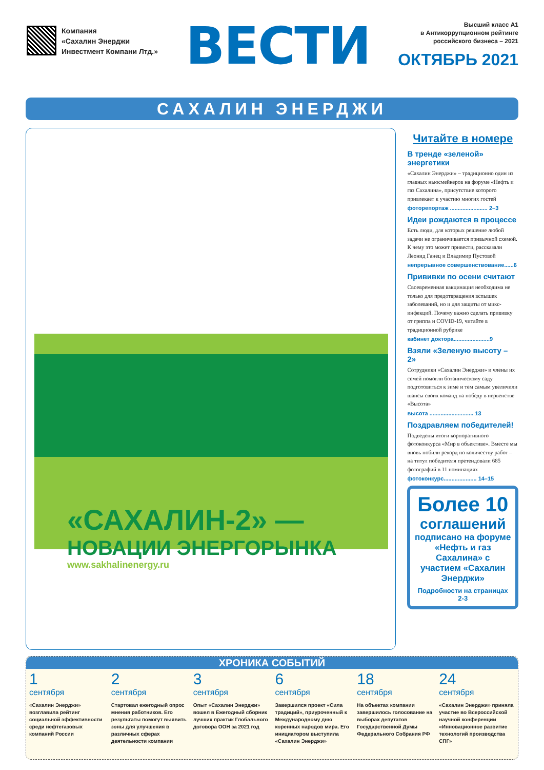Компания
«Сахалин Энерджи
Инвестмент Компани Лтд.»
ВЕСТИ
Высший класс А1
в Антикоррупционном рейтинге
российского бизнеса – 2021
ОКТЯБРЬ 2021
САХАЛИН ЭНЕРДЖИ
«САХАЛИН-2» —
НОВАЦИИ ЭНЕРГОРЫНКА
www.sakhalinenergy.ru
Читайте в номере
В тренде «зеленой» энергетики
«Сахалин Энерджи» – традиционно один из главных ньюсмейкеров на форуме «Нефть и газ Сахалина», присутствие которого привлекает к участию многих гостей
фоторепортаж ........................ 2–3
Идеи рождаются в процессе
Есть люди, для которых решение любой задачи не ограничивается привычной схемой. К чему это может привести, рассказали Леонид Ганец и Владимир Пустовой
непрерывное совершенствование......6
Прививки по осени считают
Своевременная вакцинация необходима не только для предотвращения вспышек заболеваний, но и для защиты от микс-инфекций. Почему важно сделать прививку от гриппа и COVID-19, читайте в традиционной рубрике
кабинет доктора.......................9
Взяли «Зеленую высоту – 2»
Сотрудники «Сахалин Энерджи» и члены их семей помогли ботаническому саду подготовиться к зиме и тем самым увеличили шансы своих команд на победу в первенстве «Высота»
высота ............................ 13
Поздравляем победителей!
Подведены итоги корпоративного фотоконкурса «Мир в объективе». Вместе мы вновь побили рекорд по количеству работ – на титул победителя претендовали 685 фотографий в 11 номинациях
фотоконкурс..................... 14–15
Более 10
соглашений
подписано на форуме «Нефть и газ Сахалина» с участием «Сахалин Энерджи»
Подробности на страницах 2-3
ХРОНИКА СОБЫТИЙ
1
сентября
«Сахалин Энерджи» возглавила рейтинг социальной эффективности среди нефтегазовых компаний России
2
сентября
Стартовал ежегодный опрос мнения работников. Его результаты помогут выявить зоны для улучшения в различных сферах деятельности компании
3
сентября
Опыт «Сахалин Энерджи» вошел в Ежегодный сборник лучших практик Глобального договора ООН за 2021 год
6
сентября
Завершился проект «Сила традиций», приуроченный к Международному дню коренных народов мира. Его инициатором выступила «Сахалин Энерджи»
18
сентября
На объектах компании завершилось голосование на выборах депутатов Государственной Думы Федерального Собрания РФ
24
сентября
«Сахалин Энерджи» приняла участие во Всероссийской научной конференции «Инновационное развитие технологий производства СПГ»